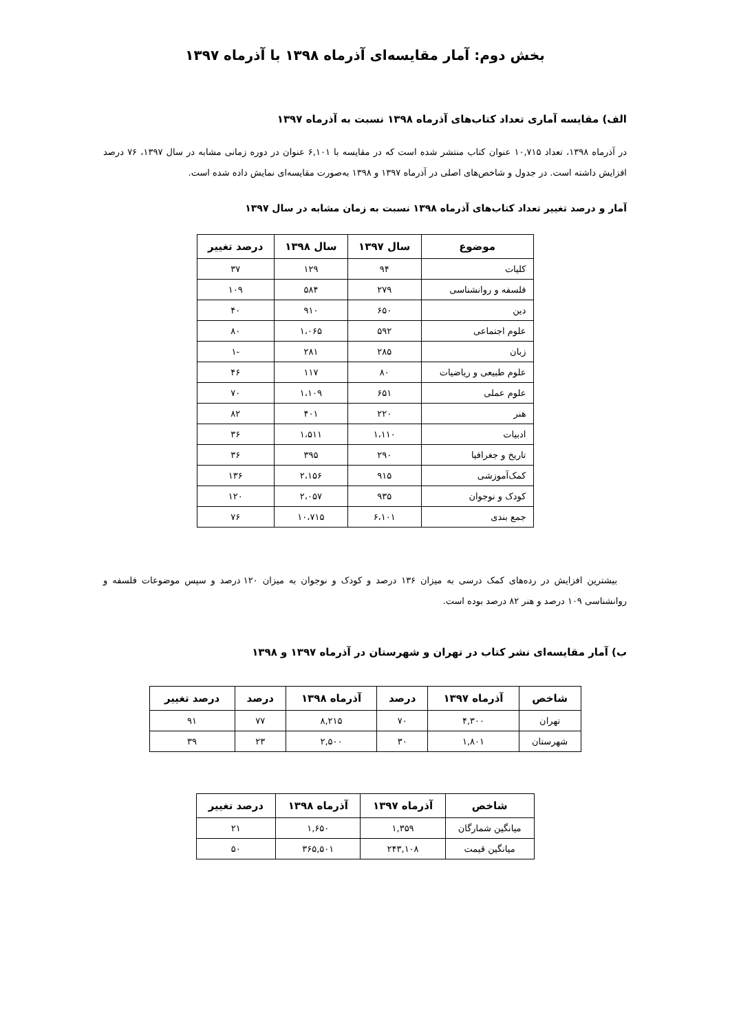بخش دوم: آمار مقایسه‌ای آذرماه ۱۳۹۸ با آذرماه ۱۳۹۷
الف) مقایسه آماری تعداد کتاب‌های آذرماه ۱۳۹۸ نسبت به آذرماه ۱۳۹۷
در آذرماه ۱۳۹۸، تعداد ۱۰,۷۱۵ عنوان کتاب منتشر شده است که در مقایسه با ۶,۱۰۱ عنوان در دوره زمانی مشابه در سال ۱۳۹۷، ۷۶ درصد افزایش داشته است. در جدول و شاخص‌های اصلی در آذرماه ۱۳۹۷ و ۱۳۹۸ به‌صورت مقایسه‌ای نمایش داده شده است.
آمار و درصد تغییر تعداد کتاب‌های آذرماه ۱۳۹۸ نسبت به زمان مشابه در سال ۱۳۹۷
| موضوع | سال ۱۳۹۷ | سال ۱۳۹۸ | درصد تغییر |
| --- | --- | --- | --- |
| کلیات | ۹۴ | ۱۲۹ | ۳۷ |
| فلسفه و روانشناسی | ۲۷۹ | ۵۸۴ | ۱۰۹ |
| دین | ۶۵۰ | ۹۱۰ | ۴۰ |
| علوم اجتماعی | ۵۹۲ | ۱،۰۶۵ | ۸۰ |
| زبان | ۲۸۵ | ۲۸۱ | -۱ |
| علوم طبیعی و ریاضیات | ۸۰ | ۱۱۷ | ۴۶ |
| علوم عملی | ۶۵۱ | ۱،۱۰۹ | ۷۰ |
| هنر | ۲۲۰ | ۴۰۱ | ۸۲ |
| ادبیات | ۱،۱۱۰ | ۱،۵۱۱ | ۳۶ |
| تاریخ و جغرافیا | ۲۹۰ | ۳۹۵ | ۳۶ |
| کمک‌آموزشی | ۹۱۵ | ۲،۱۵۶ | ۱۳۶ |
| کودک و نوجوان | ۹۳۵ | ۲،۰۵۷ | ۱۲۰ |
| جمع بندی | ۶،۱۰۱ | ۱۰،۷۱۵ | ۷۶ |
بیشترین افزایش در رده‌های کمک درسی به میزان ۱۳۶ درصد و کودک و نوجوان به میزان ۱۲۰ درصد و سپس موضوعات فلسفه و روانشناسی ۱۰۹ درصد و هنر ۸۲ درصد بوده است.
ب) آمار مقایسه‌ای نشر کتاب در تهران و شهرستان در آذرماه ۱۳۹۷ و ۱۳۹۸
| شاخص | آذرماه ۱۳۹۷ | درصد | آذرماه ۱۳۹۸ | درصد | درصد تغییر |
| --- | --- | --- | --- | --- | --- |
| تهران | ۴,۳۰۰ | ۷۰ | ۸,۲۱۵ | ۷۷ | ۹۱ |
| شهرستان | ۱,۸۰۱ | ۳۰ | ۲,۵۰۰ | ۲۳ | ۳۹ |
| شاخص | آذرماه ۱۳۹۷ | آذرماه ۱۳۹۸ | درصد تغییر |
| --- | --- | --- | --- |
| میانگین شمارگان | ۱,۳۵۹ | ۱,۶۵۰ | ۲۱ |
| میانگین قیمت | ۲۴۳,۱۰۸ | ۳۶۵,۵۰۱ | ۵۰ |